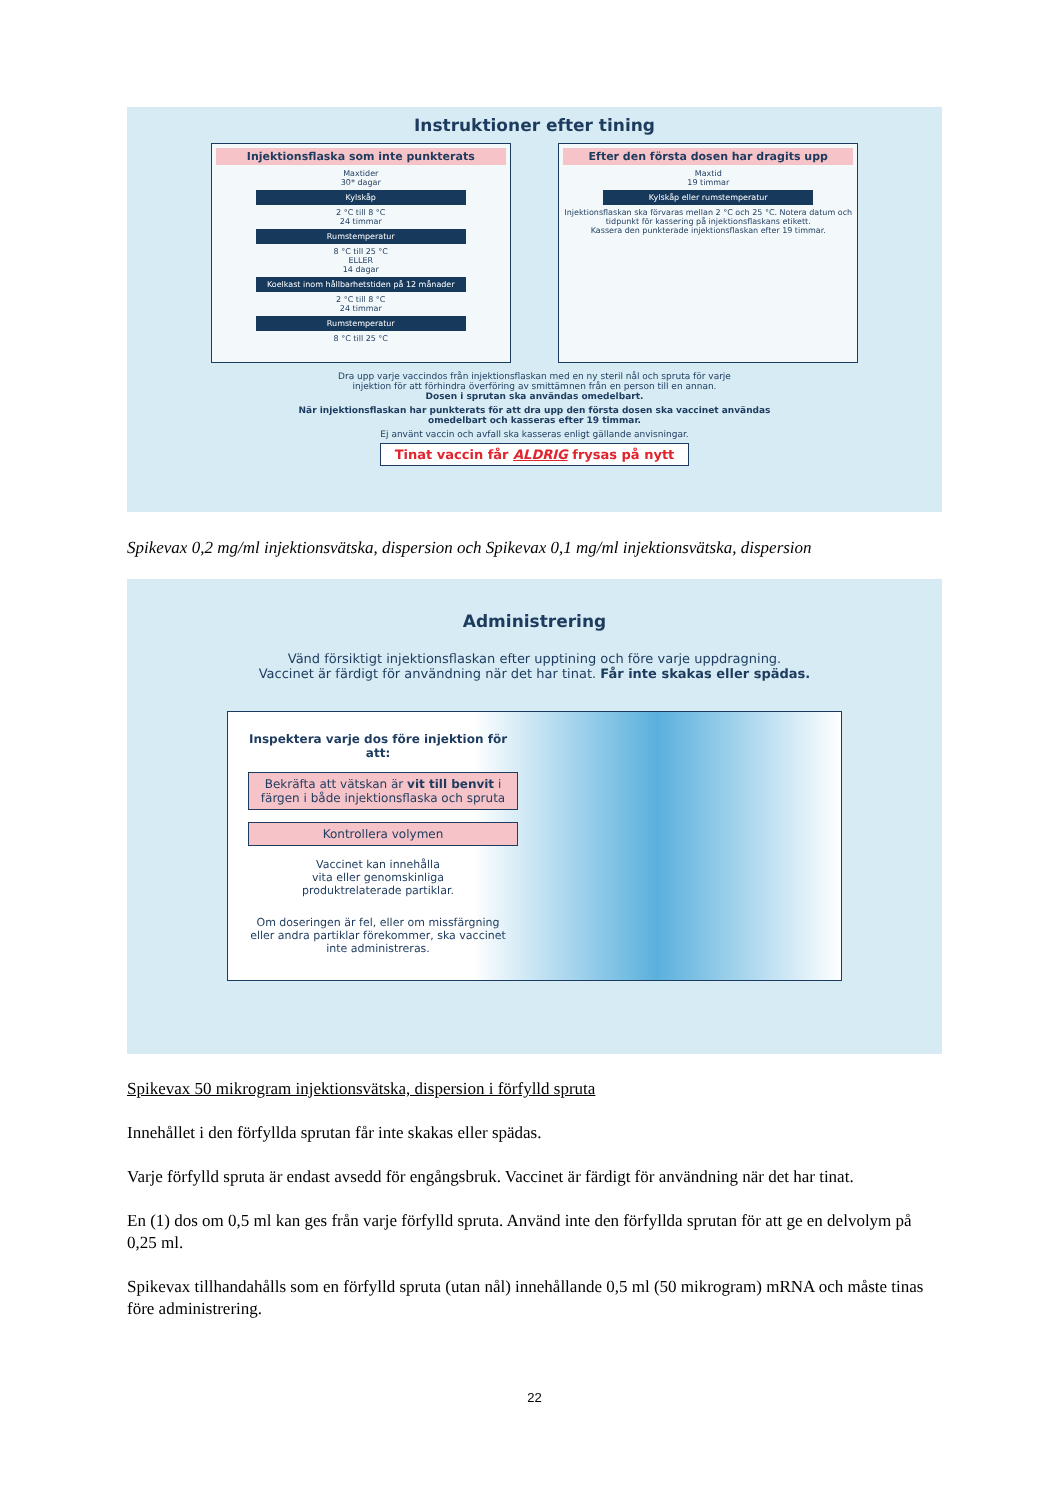Instruktioner efter tining
Injektionsflaska som inte punkterats
Maxtider
30* dagar
Kylskåp
2 °C till 8 °C
24 timmar
Rumstemperatur
8 °C till 25 °C
ELLER
14 dagar
Koelkast inom hållbarhetstiden på 12 månader
2 °C till 8 °C
24 timmar
Rumstemperatur
8 °C till 25 °C
Efter den första dosen har dragits upp
Maxtid
19 timmar
Kylskåp eller rumstemperatur
Injektionsflaskan ska förvaras mellan 2 °C och 25 °C. Notera datum och tidpunkt för kassering på injektionsflaskans etikett.
Kassera den punkterade injektionsflaskan efter 19 timmar.
Dra upp varje vaccindos från injektionsflaskan med en ny steril nål och spruta för varje
injektion för att förhindra överföring av smittämnen från en person till en annan.
Dosen i sprutan ska användas omedelbart.
När injektionsflaskan har punkterats för att dra upp den första dosen ska vaccinet användas
omedelbart och kasseras efter 19 timmar.
Ej använt vaccin och avfall ska kasseras enligt gällande anvisningar.
Tinat vaccin får ALDRIG frysas på nytt
Spikevax 0,2 mg/ml injektionsvätska, dispersion och Spikevax 0,1 mg/ml injektionsvätska, dispersion
Administrering
Vänd försiktigt injektionsflaskan efter upptining och före varje uppdragning.
Vaccinet är färdigt för användning när det har tinat. Får inte skakas eller spädas.
Inspektera varje dos före injektion för att:
Bekräfta att vätskan är vit till benvit i färgen i både injektionsflaska och spruta
Kontrollera volymen
Vaccinet kan innehålla
vita eller genomskinliga
produktrelaterade partiklar.
Om doseringen är fel, eller om missfärgning eller andra partiklar förekommer, ska vaccinet inte administreras.
Spikevax 50 mikrogram injektionsvätska, dispersion i förfylld spruta
Innehållet i den förfyllda sprutan får inte skakas eller spädas.
Varje förfylld spruta är endast avsedd för engångsbruk. Vaccinet är färdigt för användning när det har tinat.
En (1) dos om 0,5 ml kan ges från varje förfylld spruta. Använd inte den förfyllda sprutan för att ge en delvolym på 0,25 ml.
Spikevax tillhandahålls som en förfylld spruta (utan nål) innehållande 0,5 ml (50 mikrogram) mRNA och måste tinas före administrering.
22